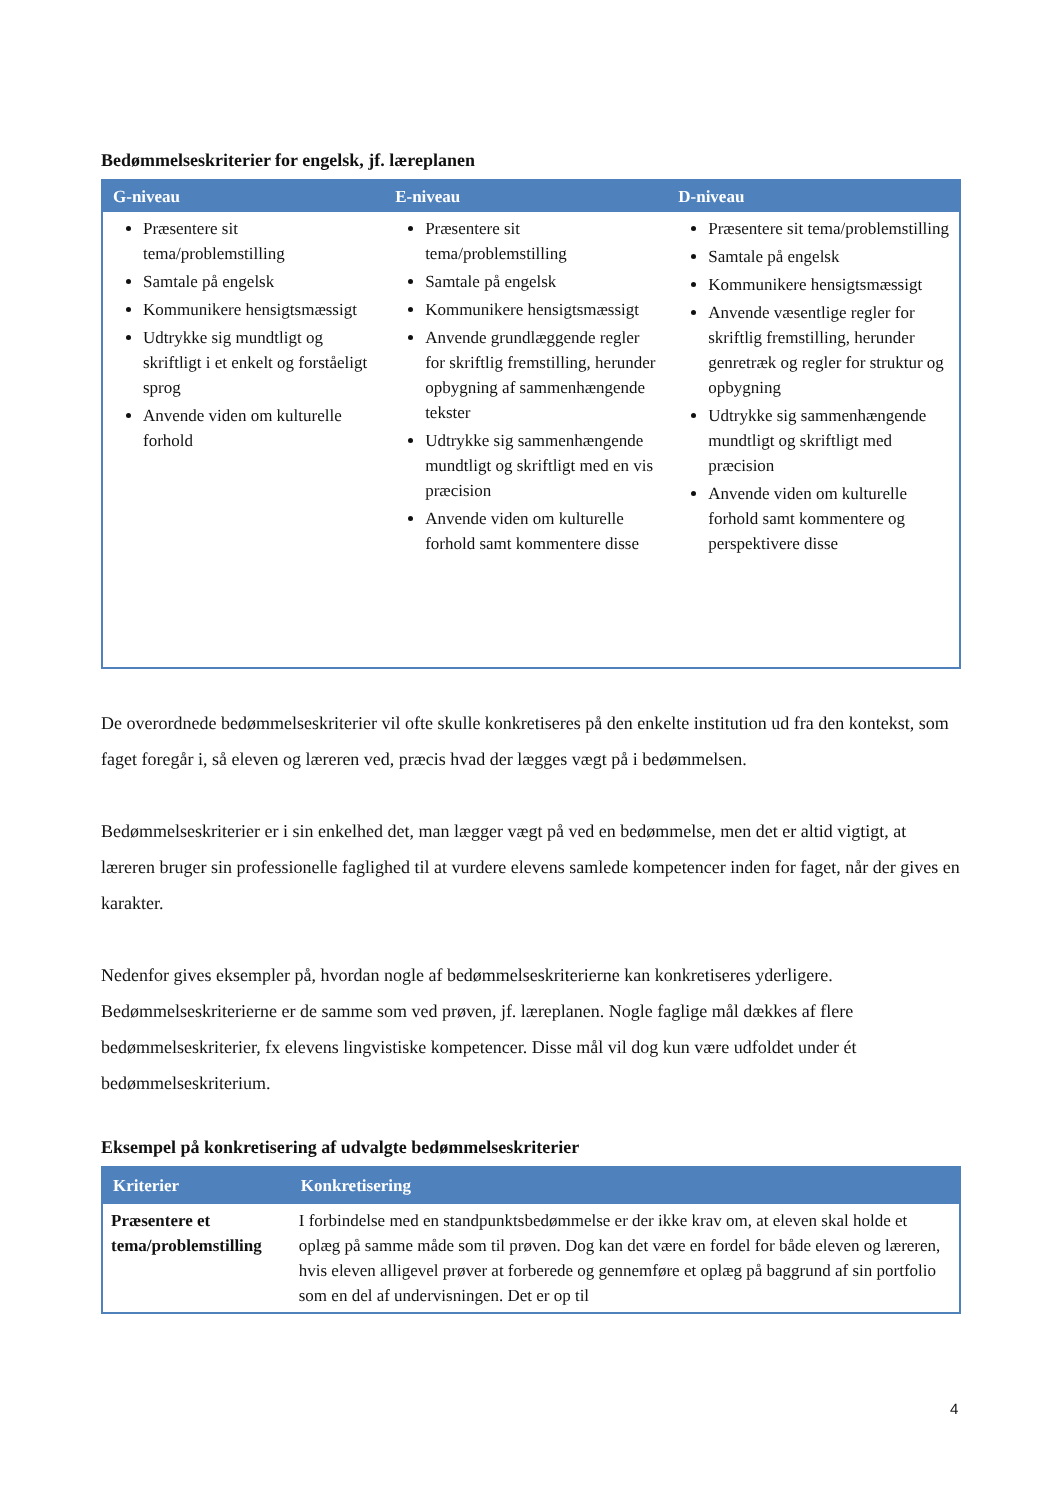Bedømmelseskriterier for engelsk, jf. læreplanen
| G-niveau | E-niveau | D-niveau |
| --- | --- | --- |
| Præsentere sit tema/problemstilling Samtale på engelsk Kommunikere hensigtsmæssigt Udtrykke sig mundtligt og skriftligt i et enkelt og forståeligt sprog Anvende viden om kulturelle forhold | Præsentere sit tema/problemstilling Samtale på engelsk Kommunikere hensigtsmæssigt Anvende grundlæggende regler for skriftlig fremstilling, herunder opbygning af sammenhængende tekster Udtrykke sig sammenhængende mundtligt og skriftligt med en vis præcision Anvende viden om kulturelle forhold samt kommentere disse | Præsentere sit tema/problemstilling Samtale på engelsk Kommunikere hensigtsmæssigt Anvende væsentlige regler for skriftlig fremstilling, herunder genretræk og regler for struktur og opbygning Udtrykke sig sammenhængende mundtligt og skriftligt med præcision Anvende viden om kulturelle forhold samt kommentere og perspektivere disse |
De overordnede bedømmelseskriterier vil ofte skulle konkretiseres på den enkelte institution ud fra den kontekst, som faget foregår i, så eleven og læreren ved, præcis hvad der lægges vægt på i bedømmelsen.
Bedømmelseskriterier er i sin enkelhed det, man lægger vægt på ved en bedømmelse, men det er altid vigtigt, at læreren bruger sin professionelle faglighed til at vurdere elevens samlede kompetencer inden for faget, når der gives en karakter.
Nedenfor gives eksempler på, hvordan nogle af bedømmelseskriterierne kan konkretiseres yderligere. Bedømmelseskriterierne er de samme som ved prøven, jf. læreplanen. Nogle faglige mål dækkes af flere bedømmelseskriterier, fx elevens lingvistiske kompetencer. Disse mål vil dog kun være udfoldet under ét bedømmelseskriterium.
Eksempel på konkretisering af udvalgte bedømmelseskriterier
| Kriterier | Konkretisering |
| --- | --- |
| Præsentere et tema/problemstilling | I forbindelse med en standpunktsbedømmelse er der ikke krav om, at eleven skal holde et oplæg på samme måde som til prøven. Dog kan det være en fordel for både eleven og læreren, hvis eleven alligevel prøver at forberede og gennemføre et oplæg på baggrund af sin portfolio som en del af undervisningen. Det er op til |
4